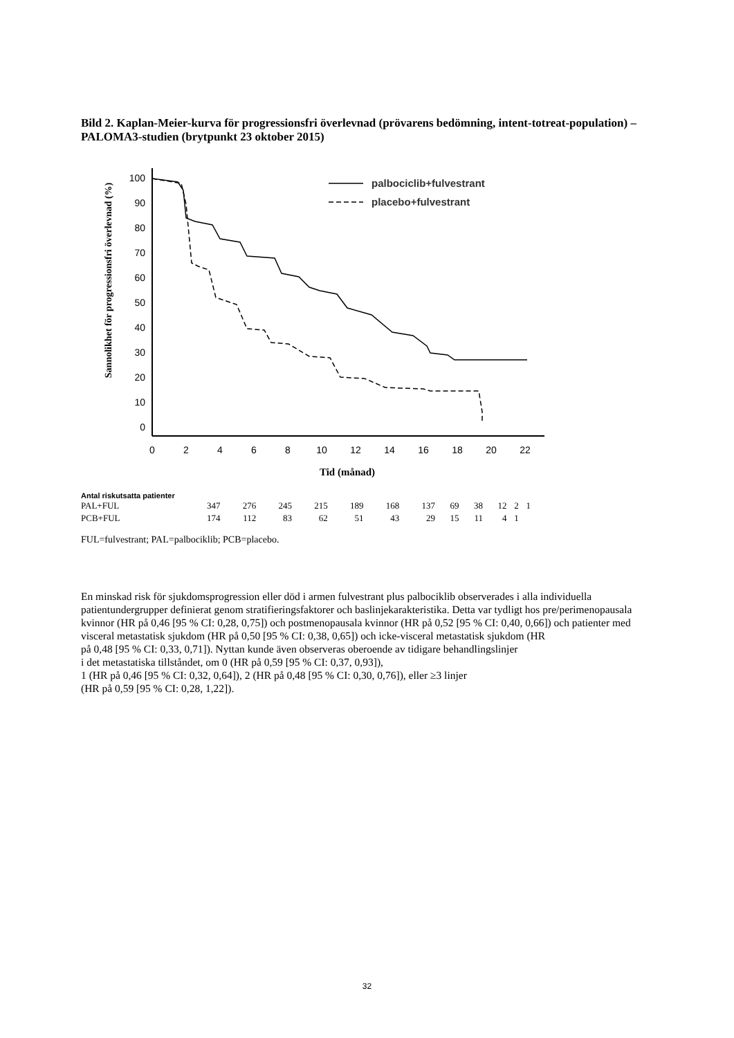Bild 2. Kaplan-Meier-kurva för progressionsfri överlevnad (prövarens bedömning, intent-totreat-population) – PALOMA3-studien (brytpunkt 23 oktober 2015)
Sannolikhet för progressionsfri överlevnad (%)
100
90
80
70
60
50
40
30
20
10
0
0
2
4
6
8
10
12
14
16
18
20
22
Tid (månad)
palbociclib+fulvestrant
placebo+fulvestrant
Antal riskutsatta patienter
| PAL+FUL | 347 | 276 | 245 | 215 | 189 | 168 | 137 | 69 | 38 | 12 | 2 | 1 |
| PCB+FUL | 174 | 112 | 83 | 62 | 51 | 43 | 29 | 15 | 11 | 4 | 1 | |
FUL=fulvestrant; PAL=palbociklib; PCB=placebo.
En minskad risk för sjukdomsprogression eller död i armen fulvestrant plus palbociklib observerades i alla individuella patientundergrupper definierat genom stratifieringsfaktorer och baslinjekarakteristika. Detta var tydligt hos pre/perimenopausala kvinnor (HR på 0,46 [95 % CI: 0,28, 0,75]) och postmenopausala kvinnor (HR på 0,52 [95 % CI: 0,40, 0,66]) och patienter med visceral metastatisk sjukdom (HR på 0,50 [95 % CI: 0,38, 0,65]) och icke-visceral metastatisk sjukdom (HR
på 0,48 [95 % CI: 0,33, 0,71]). Nyttan kunde även observeras oberoende av tidigare behandlingslinjer
i det metastatiska tillståndet, om 0 (HR på 0,59 [95 % CI: 0,37, 0,93]),
1 (HR på 0,46 [95 % CI: 0,32, 0,64]), 2 (HR på 0,48 [95 % CI: 0,30, 0,76]), eller ≥3 linjer
(HR på 0,59 [95 % CI: 0,28, 1,22]).
32